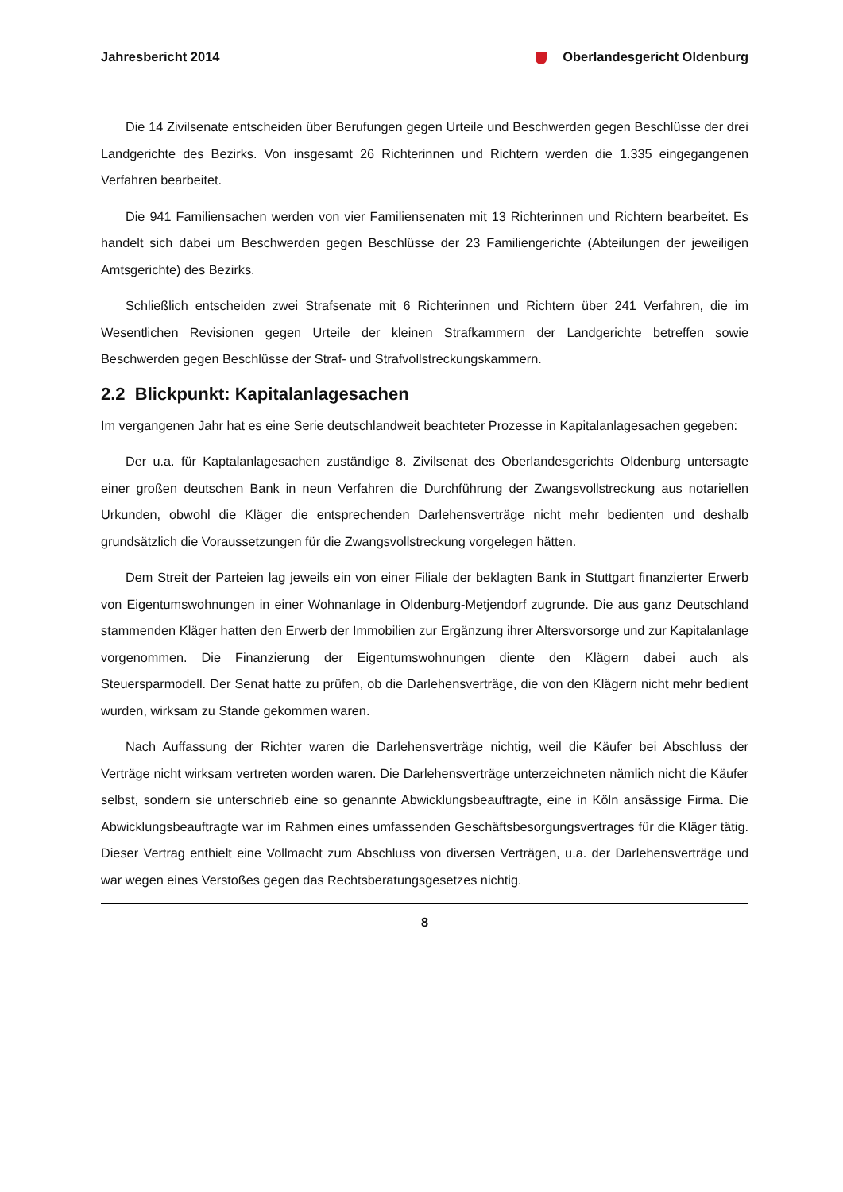Jahresbericht 2014 Oberlandesgericht Oldenburg
Die 14 Zivilsenate entscheiden über Berufungen gegen Urteile und Beschwerden gegen Beschlüsse der drei Landgerichte des Bezirks. Von insgesamt 26 Richterinnen und Richtern werden die 1.335 eingegangenen Verfahren bearbeitet.
Die 941 Familiensachen werden von vier Familiensenaten mit 13 Richterinnen und Richtern bearbeitet. Es handelt sich dabei um Beschwerden gegen Beschlüsse der 23 Familiengerichte (Abteilungen der jeweiligen Amtsgerichte) des Bezirks.
Schließlich entscheiden zwei Strafsenate mit 6 Richterinnen und Richtern über 241 Verfahren, die im Wesentlichen Revisionen gegen Urteile der kleinen Strafkammern der Landgerichte betreffen sowie Beschwerden gegen Beschlüsse der Straf- und Strafvollstreckungskammern.
2.2 Blickpunkt: Kapitalanlagesachen
Im vergangenen Jahr hat es eine Serie deutschlandweit beachteter Prozesse in Kapitalanlagesachen gegeben:
Der u.a. für Kaptalanlagesachen zuständige 8. Zivilsenat des Oberlandesgerichts Oldenburg untersagte einer großen deutschen Bank in neun Verfahren die Durchführung der Zwangsvollstreckung aus notariellen Urkunden, obwohl die Kläger die entsprechenden Darlehensverträge nicht mehr bedienten und deshalb grundsätzlich die Voraussetzungen für die Zwangsvollstreckung vorgelegen hätten.
Dem Streit der Parteien lag jeweils ein von einer Filiale der beklagten Bank in Stuttgart finanzierter Erwerb von Eigentumswohnungen in einer Wohnanlage in Oldenburg-Metjendorf zugrunde. Die aus ganz Deutschland stammenden Kläger hatten den Erwerb der Immobilien zur Ergänzung ihrer Altersvorsorge und zur Kapitalanlage vorgenommen. Die Finanzierung der Eigentumswohnungen diente den Klägern dabei auch als Steuersparmodell. Der Senat hatte zu prüfen, ob die Darlehensverträge, die von den Klägern nicht mehr bedient wurden, wirksam zu Stande gekommen waren.
Nach Auffassung der Richter waren die Darlehensverträge nichtig, weil die Käufer bei Abschluss der Verträge nicht wirksam vertreten worden waren. Die Darlehensverträge unterzeichneten nämlich nicht die Käufer selbst, sondern sie unterschrieb eine so genannte Abwicklungsbeauftragte, eine in Köln ansässige Firma. Die Abwicklungsbeauftragte war im Rahmen eines umfassenden Geschäftsbesorgungsvertrages für die Kläger tätig. Dieser Vertrag enthielt eine Vollmacht zum Abschluss von diversen Verträgen, u.a. der Darlehensverträge und war wegen eines Verstoßes gegen das Rechtsberatungsgesetzes nichtig.
8